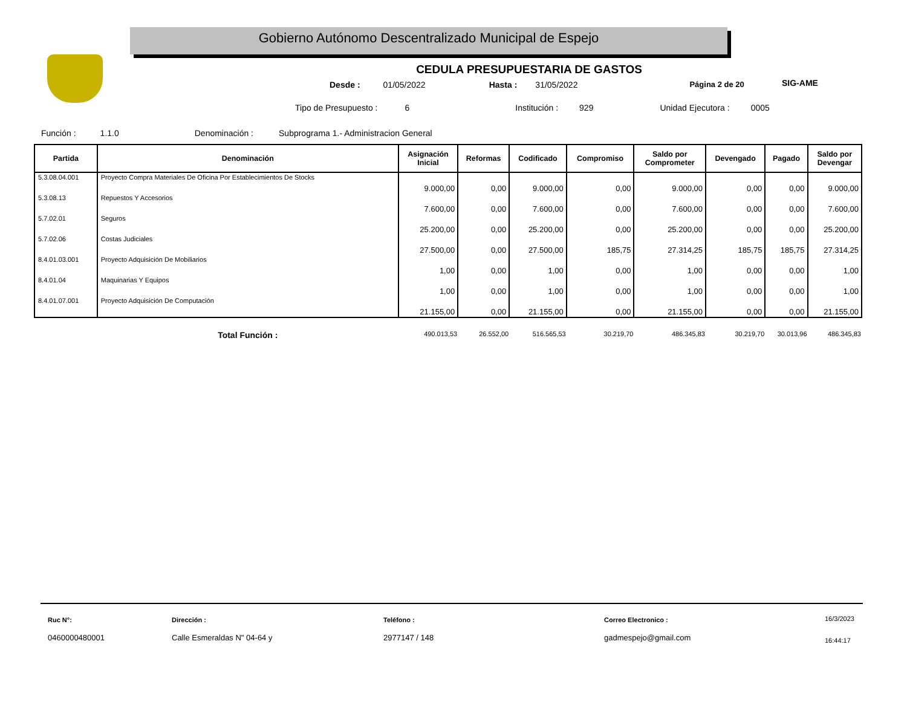Gobierno Autónomo Descentralizado Municipal de Espejo
SIG-AME
CEDULA PRESUPUESTARIA DE GASTOS
Desde : 01/05/2022 Hasta : 31/05/2022 Página 2 de 20
Tipo de Presupuesto : 6 Institución : 929 Unidad Ejecutora : 0005
Función : 1.1.0 Denominación : Subprograma 1.- Administracion General
| Partida | Denominación | Asignación Inicial | Reformas | Codificado | Compromiso | Saldo por Comprometer | Devengado | Pagado | Saldo por Devengar |
| --- | --- | --- | --- | --- | --- | --- | --- | --- | --- |
| 5.3.08.04.001 | Proyecto Compra Materiales De Oficina Por Establecimientos De Stocks | 9.000,00 | 0,00 | 9.000,00 | 0,00 | 9.000,00 | 0,00 | 0,00 | 9.000,00 |
| 5.3.08.13 | Repuestos Y Accesorios | 7.600,00 | 0,00 | 7.600,00 | 0,00 | 7.600,00 | 0,00 | 0,00 | 7.600,00 |
| 5.7.02.01 | Seguros | 25.200,00 | 0,00 | 25.200,00 | 0,00 | 25.200,00 | 0,00 | 0,00 | 25.200,00 |
| 5.7.02.06 | Costas Judiciales | 27.500,00 | 0,00 | 27.500,00 | 185,75 | 27.314,25 | 185,75 | 185,75 | 27.314,25 |
| 8.4.01.03.001 | Proyecto Adquisición De Mobiliarios | 1,00 | 0,00 | 1,00 | 0,00 | 1,00 | 0,00 | 0,00 | 1,00 |
| 8.4.01.04 | Maquinarias Y Equipos | 1,00 | 0,00 | 1,00 | 0,00 | 1,00 | 0,00 | 0,00 | 1,00 |
| 8.4.01.07.001 | Proyecto Adquisición De Computación | 21.155,00 | 0,00 | 21.155,00 | 0,00 | 21.155,00 | 0,00 | 0,00 | 21.155,00 |
| | Total Función : | 490.013,53 | 26.552,00 | 516.565,53 | 30.219,70 | 486.345,83 | 30.219,70 | 30.013,96 | 486.345,83 |
Ruc N°:
0460000480001
Dirección :
Calle Esmeraldas N" 04-64 y
Teléfono :
2977147 / 148
Correo Electronico :
gadmespejo@gmail.com
16/3/2023
16:44:17